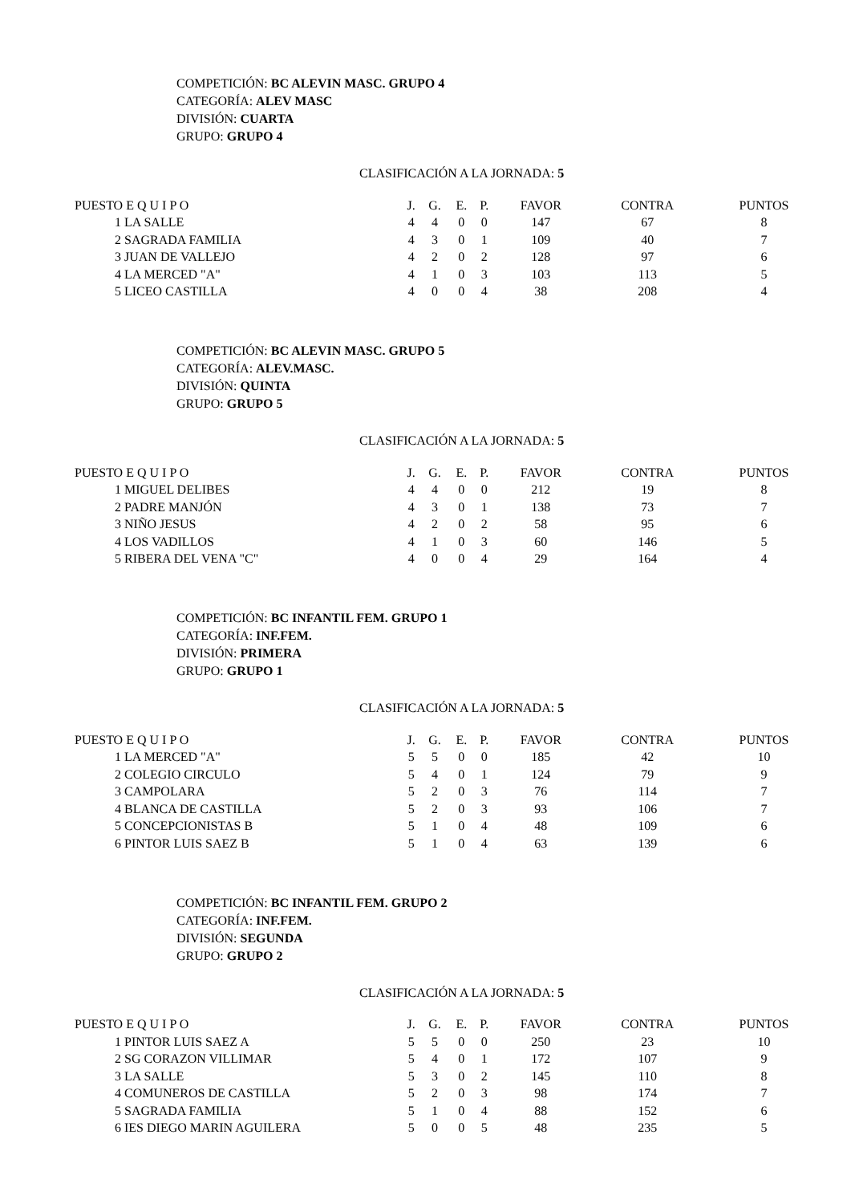COMPETICIÓN: BC ALEVIN MASC. GRUPO 4
CATEGORÍA: ALEV MASC
DIVISIÓN: CUARTA
GRUPO: GRUPO 4
CLASIFICACIÓN A LA JORNADA: 5
| PUESTO E Q U I P O | | J. | G. | E. | P. | FAVOR | CONTRA | PUNTOS |
| --- | --- | --- | --- | --- | --- | --- | --- | --- |
| 1 | LA SALLE | 4 | 4 | 0 | 0 | 147 | 67 | 8 |
| 2 | SAGRADA FAMILIA | 4 | 3 | 0 | 1 | 109 | 40 | 7 |
| 3 | JUAN DE VALLEJO | 4 | 2 | 0 | 2 | 128 | 97 | 6 |
| 4 | LA MERCED "A" | 4 | 1 | 0 | 3 | 103 | 113 | 5 |
| 5 | LICEO CASTILLA | 4 | 0 | 0 | 4 | 38 | 208 | 4 |
COMPETICIÓN: BC ALEVIN MASC. GRUPO 5
CATEGORÍA: ALEV.MASC.
DIVISIÓN: QUINTA
GRUPO: GRUPO 5
CLASIFICACIÓN A LA JORNADA: 5
| PUESTO E Q U I P O | | J. | G. | E. | P. | FAVOR | CONTRA | PUNTOS |
| --- | --- | --- | --- | --- | --- | --- | --- | --- |
| 1 | MIGUEL DELIBES | 4 | 4 | 0 | 0 | 212 | 19 | 8 |
| 2 | PADRE MANJÓN | 4 | 3 | 0 | 1 | 138 | 73 | 7 |
| 3 | NIÑO JESUS | 4 | 2 | 0 | 2 | 58 | 95 | 6 |
| 4 | LOS VADILLOS | 4 | 1 | 0 | 3 | 60 | 146 | 5 |
| 5 | RIBERA DEL VENA "C" | 4 | 0 | 0 | 4 | 29 | 164 | 4 |
COMPETICIÓN: BC INFANTIL FEM. GRUPO 1
CATEGORÍA: INF.FEM.
DIVISIÓN: PRIMERA
GRUPO: GRUPO 1
CLASIFICACIÓN A LA JORNADA: 5
| PUESTO E Q U I P O | | J. | G. | E. | P. | FAVOR | CONTRA | PUNTOS |
| --- | --- | --- | --- | --- | --- | --- | --- | --- |
| 1 | LA MERCED "A" | 5 | 5 | 0 | 0 | 185 | 42 | 10 |
| 2 | COLEGIO CIRCULO | 5 | 4 | 0 | 1 | 124 | 79 | 9 |
| 3 | CAMPOLARA | 5 | 2 | 0 | 3 | 76 | 114 | 7 |
| 4 | BLANCA DE CASTILLA | 5 | 2 | 0 | 3 | 93 | 106 | 7 |
| 5 | CONCEPCIONISTAS B | 5 | 1 | 0 | 4 | 48 | 109 | 6 |
| 6 | PINTOR LUIS SAEZ B | 5 | 1 | 0 | 4 | 63 | 139 | 6 |
COMPETICIÓN: BC INFANTIL FEM. GRUPO 2
CATEGORÍA: INF.FEM.
DIVISIÓN: SEGUNDA
GRUPO: GRUPO 2
CLASIFICACIÓN A LA JORNADA: 5
| PUESTO E Q U I P O | | J. | G. | E. | P. | FAVOR | CONTRA | PUNTOS |
| --- | --- | --- | --- | --- | --- | --- | --- | --- |
| 1 | PINTOR LUIS SAEZ A | 5 | 5 | 0 | 0 | 250 | 23 | 10 |
| 2 | SG CORAZON VILLIMAR | 5 | 4 | 0 | 1 | 172 | 107 | 9 |
| 3 | LA SALLE | 5 | 3 | 0 | 2 | 145 | 110 | 8 |
| 4 | COMUNEROS DE CASTILLA | 5 | 2 | 0 | 3 | 98 | 174 | 7 |
| 5 | SAGRADA FAMILIA | 5 | 1 | 0 | 4 | 88 | 152 | 6 |
| 6 | IES DIEGO MARIN AGUILERA | 5 | 0 | 0 | 5 | 48 | 235 | 5 |